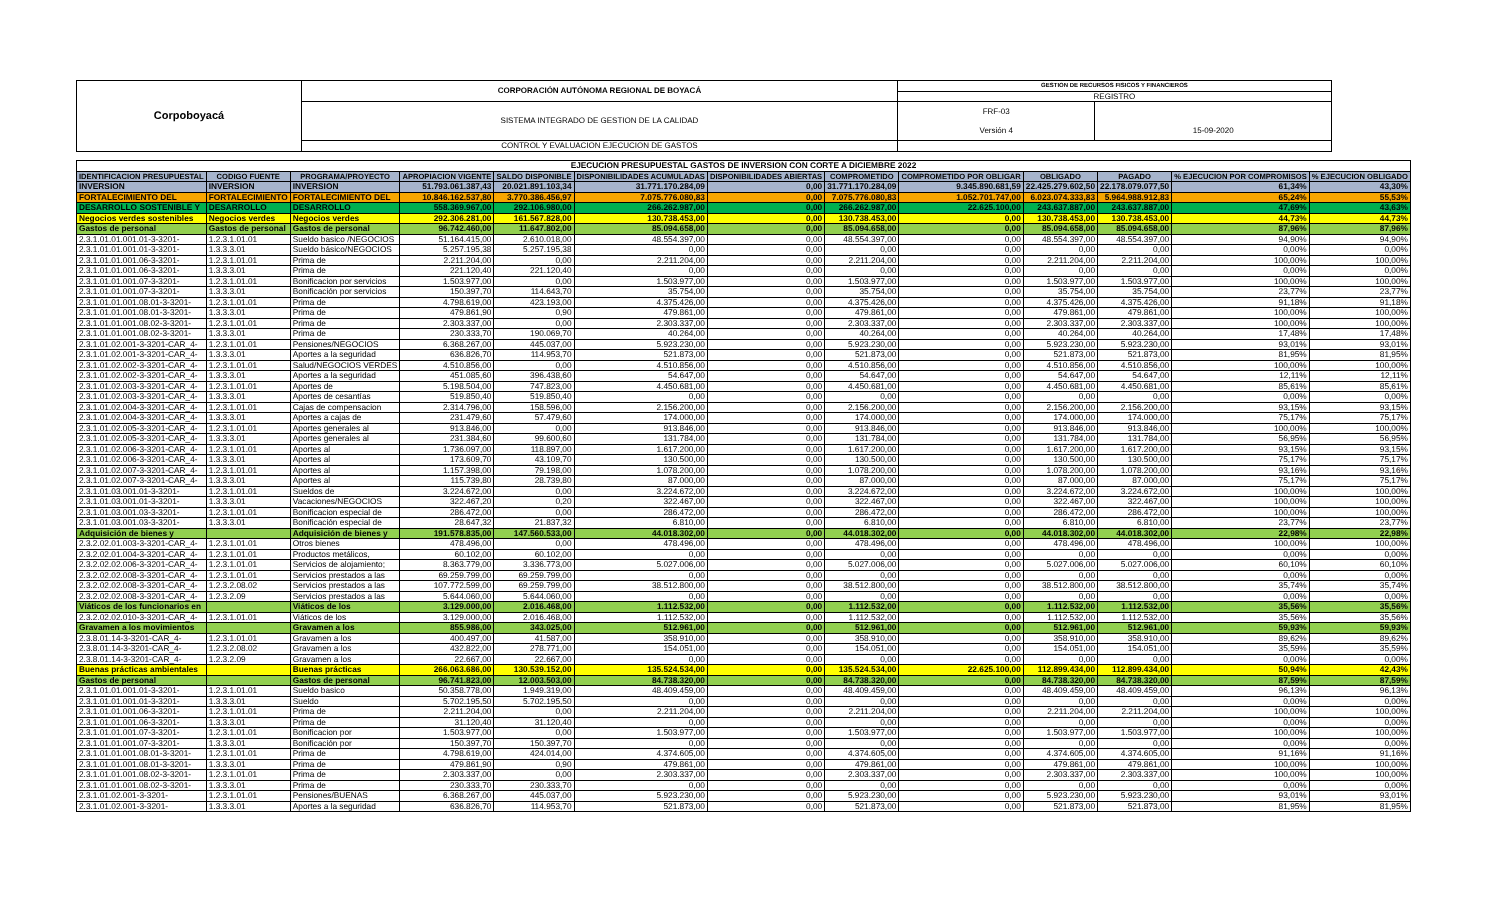| Corpoboyacá | CORPORACIÓN AUTÓNOMA REGIONAL DE BOYACÁ | GESTION DE RECURSOS FISICOS Y FINANCIEROS | |
| | | REGISTRO | |
| | SISTEMA INTEGRADO DE GESTION DE LA CALIDAD | FRF-03 Versión 4 | 15-09-2020 |
| | CONTROL Y EVALUACION EJECUCION DE GASTOS | | |
| EJECUCION PRESUPUESTAL GASTOS DE INVERSION CON CORTE A DICIEMBRE 2022 | | | | | | | | | | | | |
| IDENTIFICACION PRESUPUESTAL | CODIGO FUENTE | PROGRAMA/PROYECTO | APROPIACION VIGENTE | SALDO DISPONIBLE | DISPONIBILIDADES ACUMULADAS | DISPONIBILIDADES ABIERTAS | COMPROMETIDO | COMPROMETIDO POR OBLIGAR | OBLIGADO | PAGADO | % EJECUCION POR COMPROMISOS | % EJECUCION OBLIGADO |
| INVERSION | INVERSION | INVERSION | 51.793.061.387,43 | 20.021.891.103,34 | 31.771.170.284,09 | 0,00 | 31.771.170.284,09 | 9.345.890.681,59 | 22.425.279.602,50 | 22.178.079.077,50 | 61,34% | 43,30% |
| FORTALECIMIENTO DEL | FORTALECIMIENTO | FORTALECIMIENTO DEL | 10.846.162.537,80 | 3.770.386.456,97 | 7.075.776.080,83 | 0,00 | 7.075.776.080,83 | 1.052.701.747,00 | 6.023.074.333,83 | 5.964.988.912,83 | 65,24% | 55,53% |
| DESARROLLO SOSTENIBLE Y | DESARROLLO | DESARROLLO | 558.369.967,00 | 292.106.980,00 | 266.262.987,00 | 0,00 | 266.262.987,00 | 22.625.100,00 | 243.637.887,00 | 243.637.887,00 | 47,69% | 43,63% |
| Negocios verdes sostenibles | Negocios verdes | Negocios verdes | 292.306.281,00 | 161.567.828,00 | 130.738.453,00 | 0,00 | 130.738.453,00 | 0,00 | 130.738.453,00 | 130.738.453,00 | 44,73% | 44,73% |
| Gastos de personal | Gastos de personal | Gastos de personal | 96.742.460,00 | 11.647.802,00 | 85.094.658,00 | 0,00 | 85.094.658,00 | 0,00 | 85.094.658,00 | 85.094.658,00 | 87,96% | 87,96% |
| 2.3.1.01.01.001.01-3-3201- | 1.2.3.1.01.01 | Sueldo basico /NEGOCIOS | 51.164.415,00 | 2.610.018,00 | 48.554.397,00 | 0,00 | 48.554.397,00 | 0,00 | 48.554.397,00 | 48.554.397,00 | 94,90% | 94,90% |
| 2.3.1.01.01.001.01-3-3201- | 1.3.3.3.01 | Sueldo básico/NEGOCIOS | 5.257.195,38 | 5.257.195,38 | 0,00 | 0,00 | 0,00 | 0,00 | 0,00 | 0,00 | 0,00% | 0,00% |
| 2.3.1.01.01.001.06-3-3201- | 1.2.3.1.01.01 | Prima de | 2.211.204,00 | 0,00 | 2.211.204,00 | 0,00 | 2.211.204,00 | 0,00 | 2.211.204,00 | 2.211.204,00 | 100,00% | 100,00% |
| 2.3.1.01.01.001.06-3-3201- | 1.3.3.3.01 | Prima de | 221.120,40 | 221.120,40 | 0,00 | 0,00 | 0,00 | 0,00 | 0,00 | 0,00 | 0,00% | 0,00% |
| 2.3.1.01.01.001.07-3-3201- | 1.2.3.1.01.01 | Bonificacion por servicios | 1.503.977,00 | 0,00 | 1.503.977,00 | 0,00 | 1.503.977,00 | 0,00 | 1.503.977,00 | 1.503.977,00 | 100,00% | 100,00% |
| 2.3.1.01.01.001.07-3-3201- | 1.3.3.3.01 | Bonificación por servicios | 150.397,70 | 114.643,70 | 35.754,00 | 0,00 | 35.754,00 | 0,00 | 35.754,00 | 35.754,00 | 23,77% | 23,77% |
| 2.3.1.01.01.001.08.01-3-3201- | 1.2.3.1.01.01 | Prima de | 4.798.619,00 | 423.193,00 | 4.375.426,00 | 0,00 | 4.375.426,00 | 0,00 | 4.375.426,00 | 4.375.426,00 | 91,18% | 91,18% |
| 2.3.1.01.01.001.08.01-3-3201- | 1.3.3.3.01 | Prima de | 479.861,90 | 0,90 | 479.861,00 | 0,00 | 479.861,00 | 0,00 | 479.861,00 | 479.861,00 | 100,00% | 100,00% |
| 2.3.1.01.01.001.08.02-3-3201- | 1.2.3.1.01.01 | Prima de | 2.303.337,00 | 0,00 | 2.303.337,00 | 0,00 | 2.303.337,00 | 0,00 | 2.303.337,00 | 2.303.337,00 | 100,00% | 100,00% |
| 2.3.1.01.01.001.08.02-3-3201- | 1.3.3.3.01 | Prima de | 230.333,70 | 190.069,70 | 40.264,00 | 0,00 | 40.264,00 | 0,00 | 40.264,00 | 40.264,00 | 17,48% | 17,48% |
| 2.3.1.01.02.001-3-3201-CAR_4- | 1.2.3.1.01.01 | Pensiones/NEGOCIOS | 6.368.267,00 | 445.037,00 | 5.923.230,00 | 0,00 | 5.923.230,00 | 0,00 | 5.923.230,00 | 5.923.230,00 | 93,01% | 93,01% |
| 2.3.1.01.02.001-3-3201-CAR_4- | 1.3.3.3.01 | Aportes a la seguridad | 636.826,70 | 114.953,70 | 521.873,00 | 0,00 | 521.873,00 | 0,00 | 521.873,00 | 521.873,00 | 81,95% | 81,95% |
| 2.3.1.01.02.002-3-3201-CAR_4- | 1.2.3.1.01.01 | Salud/NEGOCIOS VERDES | 4.510.856,00 | 0,00 | 4.510.856,00 | 0,00 | 4.510.856,00 | 0,00 | 4.510.856,00 | 4.510.856,00 | 100,00% | 100,00% |
| 2.3.1.01.02.002-3-3201-CAR_4- | 1.3.3.3.01 | Aportes a la seguridad | 451.085,60 | 396.438,60 | 54.647,00 | 0,00 | 54.647,00 | 0,00 | 54.647,00 | 54.647,00 | 12,11% | 12,11% |
| 2.3.1.01.02.003-3-3201-CAR_4- | 1.2.3.1.01.01 | Aportes de | 5.198.504,00 | 747.823,00 | 4.450.681,00 | 0,00 | 4.450.681,00 | 0,00 | 4.450.681,00 | 4.450.681,00 | 85,61% | 85,61% |
| 2.3.1.01.02.003-3-3201-CAR_4- | 1.3.3.3.01 | Aportes de cesantías | 519.850,40 | 519.850,40 | 0,00 | 0,00 | 0,00 | 0,00 | 0,00 | 0,00 | 0,00% | 0,00% |
| 2.3.1.01.02.004-3-3201-CAR_4- | 1.2.3.1.01.01 | Cajas de compensacion | 2.314.796,00 | 158.596,00 | 2.156.200,00 | 0,00 | 2.156.200,00 | 0,00 | 2.156.200,00 | 2.156.200,00 | 93,15% | 93,15% |
| 2.3.1.01.02.004-3-3201-CAR_4- | 1.3.3.3.01 | Aportes a cajas de | 231.479,60 | 57.479,60 | 174.000,00 | 0,00 | 174.000,00 | 0,00 | 174.000,00 | 174.000,00 | 75,17% | 75,17% |
| 2.3.1.01.02.005-3-3201-CAR_4- | 1.2.3.1.01.01 | Aportes generales al | 913.846,00 | 0,00 | 913.846,00 | 0,00 | 913.846,00 | 0,00 | 913.846,00 | 913.846,00 | 100,00% | 100,00% |
| 2.3.1.01.02.005-3-3201-CAR_4- | 1.3.3.3.01 | Aportes generales al | 231.384,60 | 99.600,60 | 131.784,00 | 0,00 | 131.784,00 | 0,00 | 131.784,00 | 131.784,00 | 56,95% | 56,95% |
| 2.3.1.01.02.006-3-3201-CAR_4- | 1.2.3.1.01.01 | Aportes al | 1.736.097,00 | 118.897,00 | 1.617.200,00 | 0,00 | 1.617.200,00 | 0,00 | 1.617.200,00 | 1.617.200,00 | 93,15% | 93,15% |
| 2.3.1.01.02.006-3-3201-CAR_4- | 1.3.3.3.01 | Aportes al | 173.609,70 | 43.109,70 | 130.500,00 | 0,00 | 130.500,00 | 0,00 | 130.500,00 | 130.500,00 | 75,17% | 75,17% |
| 2.3.1.01.02.007-3-3201-CAR_4- | 1.2.3.1.01.01 | Aportes al | 1.157.398,00 | 79.198,00 | 1.078.200,00 | 0,00 | 1.078.200,00 | 0,00 | 1.078.200,00 | 1.078.200,00 | 93,16% | 93,16% |
| 2.3.1.01.02.007-3-3201-CAR_4- | 1.3.3.3.01 | Aportes al | 115.739,80 | 28.739,80 | 87.000,00 | 0,00 | 87.000,00 | 0,00 | 87.000,00 | 87.000,00 | 75,17% | 75,17% |
| 2.3.1.01.03.001.01-3-3201- | 1.2.3.1.01.01 | Sueldos de | 3.224.672,00 | 0,00 | 3.224.672,00 | 0,00 | 3.224.672,00 | 0,00 | 3.224.672,00 | 3.224.672,00 | 100,00% | 100,00% |
| 2.3.1.01.03.001.01-3-3201- | 1.3.3.3.01 | Vacaciones/NEGOCIOS | 322.467,20 | 0,20 | 322.467,00 | 0,00 | 322.467,00 | 0,00 | 322.467,00 | 322.467,00 | 100,00% | 100,00% |
| 2.3.1.01.03.001.03-3-3201- | 1.2.3.1.01.01 | Bonificacion especial de | 286.472,00 | 0,00 | 286.472,00 | 0,00 | 286.472,00 | 0,00 | 286.472,00 | 286.472,00 | 100,00% | 100,00% |
| 2.3.1.01.03.001.03-3-3201- | 1.3.3.3.01 | Bonificación especial de | 28.647,32 | 21.837,32 | 6.810,00 | 0,00 | 6.810,00 | 0,00 | 6.810,00 | 6.810,00 | 23,77% | 23,77% |
| Adquisición de bienes y | | Adquisición de bienes y | 191.578.835,00 | 147.560.533,00 | 44.018.302,00 | 0,00 | 44.018.302,00 | 0,00 | 44.018.302,00 | 44.018.302,00 | 22,98% | 22,98% |
| 2.3.2.02.01.003-3-3201-CAR_4- | 1.2.3.1.01.01 | Otros bienes | 478.496,00 | 0,00 | 478.496,00 | 0,00 | 478.496,00 | 0,00 | 478.496,00 | 478.496,00 | 100,00% | 100,00% |
| 2.3.2.02.01.004-3-3201-CAR_4- | 1.2.3.1.01.01 | Productos metálicos, | 60.102,00 | 60.102,00 | 0,00 | 0,00 | 0,00 | 0,00 | 0,00 | 0,00 | 0,00% | 0,00% |
| 2.3.2.02.02.006-3-3201-CAR_4- | 1.2.3.1.01.01 | Servicios de alojamiento; | 8.363.779,00 | 3.336.773,00 | 5.027.006,00 | 0,00 | 5.027.006,00 | 0,00 | 5.027.006,00 | 5.027.006,00 | 60,10% | 60,10% |
| 2.3.2.02.02.008-3-3201-CAR_4- | 1.2.3.1.01.01 | Servicios prestados a las | 69.259.799,00 | 69.259.799,00 | 0,00 | 0,00 | 0,00 | 0,00 | 0,00 | 0,00 | 0,00% | 0,00% |
| 2.3.2.02.02.008-3-3201-CAR_4- | 1.2.3.2.08.02 | Servicios prestados a las | 107.772.599,00 | 69.259.799,00 | 38.512.800,00 | 0,00 | 38.512.800,00 | 0,00 | 38.512.800,00 | 38.512.800,00 | 35,74% | 35,74% |
| 2.3.2.02.02.008-3-3201-CAR_4- | 1.2.3.2.09 | Servicios prestados a las | 5.644.060,00 | 5.644.060,00 | 0,00 | 0,00 | 0,00 | 0,00 | 0,00 | 0,00 | 0,00% | 0,00% |
| Viáticos de los funcionarios en | | Viáticos de los | 3.129.000,00 | 2.016.468,00 | 1.112.532,00 | 0,00 | 1.112.532,00 | 0,00 | 1.112.532,00 | 1.112.532,00 | 35,56% | 35,56% |
| 2.3.2.02.02.010-3-3201-CAR_4- | 1.2.3.1.01.01 | Viáticos de los | 3.129.000,00 | 2.016.468,00 | 1.112.532,00 | 0,00 | 1.112.532,00 | 0,00 | 1.112.532,00 | 1.112.532,00 | 35,56% | 35,56% |
| Gravamen a los movimientos | | Gravamen a los | 855.986,00 | 343.025,00 | 512.961,00 | 0,00 | 512.961,00 | 0,00 | 512.961,00 | 512.961,00 | 59,93% | 59,93% |
| 2.3.8.01.14-3-3201-CAR_4- | 1.2.3.1.01.01 | Gravamen a los | 400.497,00 | 41.587,00 | 358.910,00 | 0,00 | 358.910,00 | 0,00 | 358.910,00 | 358.910,00 | 89,62% | 89,62% |
| 2.3.8.01.14-3-3201-CAR_4- | 1.2.3.2.08.02 | Gravamen a los | 432.822,00 | 278.771,00 | 154.051,00 | 0,00 | 154.051,00 | 0,00 | 154.051,00 | 154.051,00 | 35,59% | 35,59% |
| 2.3.8.01.14-3-3201-CAR_4- | 1.2.3.2.09 | Gravamen a los | 22.667,00 | 22.667,00 | 0,00 | 0,00 | 0,00 | 0,00 | 0,00 | 0,00 | 0,00% | 0,00% |
| Buenas prácticas ambientales | | Buenas prácticas | 266.063.686,00 | 130.539.152,00 | 135.524.534,00 | 0,00 | 135.524.534,00 | 22.625.100,00 | 112.899.434,00 | 112.899.434,00 | 50,94% | 42,43% |
| Gastos de personal | | Gastos de personal | 96.741.823,00 | 12.003.503,00 | 84.738.320,00 | 0,00 | 84.738.320,00 | 0,00 | 84.738.320,00 | 84.738.320,00 | 87,59% | 87,59% |
| 2.3.1.01.01.001.01-3-3201- | 1.2.3.1.01.01 | Sueldo basico | 50.358.778,00 | 1.949.319,00 | 48.409.459,00 | 0,00 | 48.409.459,00 | 0,00 | 48.409.459,00 | 48.409.459,00 | 96,13% | 96,13% |
| 2.3.1.01.01.001.01-3-3201- | 1.3.3.3.01 | Sueldo | 5.702.195,50 | 5.702.195,50 | 0,00 | 0,00 | 0,00 | 0,00 | 0,00 | 0,00 | 0,00% | 0,00% |
| 2.3.1.01.01.001.06-3-3201- | 1.2.3.1.01.01 | Prima de | 2.211.204,00 | 0,00 | 2.211.204,00 | 0,00 | 2.211.204,00 | 0,00 | 2.211.204,00 | 2.211.204,00 | 100,00% | 100,00% |
| 2.3.1.01.01.001.06-3-3201- | 1.3.3.3.01 | Prima de | 31.120,40 | 31.120,40 | 0,00 | 0,00 | 0,00 | 0,00 | 0,00 | 0,00 | 0,00% | 0,00% |
| 2.3.1.01.01.001.07-3-3201- | 1.2.3.1.01.01 | Bonificacion por | 1.503.977,00 | 0,00 | 1.503.977,00 | 0,00 | 1.503.977,00 | 0,00 | 1.503.977,00 | 1.503.977,00 | 100,00% | 100,00% |
| 2.3.1.01.01.001.07-3-3201- | 1.3.3.3.01 | Bonificación por | 150.397,70 | 150.397,70 | 0,00 | 0,00 | 0,00 | 0,00 | 0,00 | 0,00 | 0,00% | 0,00% |
| 2.3.1.01.01.001.08.01-3-3201- | 1.2.3.1.01.01 | Prima de | 4.798.619,00 | 424.014,00 | 4.374.605,00 | 0,00 | 4.374.605,00 | 0,00 | 4.374.605,00 | 4.374.605,00 | 91,16% | 91,16% |
| 2.3.1.01.01.001.08.01-3-3201- | 1.3.3.3.01 | Prima de | 479.861,90 | 0,90 | 479.861,00 | 0,00 | 479.861,00 | 0,00 | 479.861,00 | 479.861,00 | 100,00% | 100,00% |
| 2.3.1.01.01.001.08.02-3-3201- | 1.2.3.1.01.01 | Prima de | 2.303.337,00 | 0,00 | 2.303.337,00 | 0,00 | 2.303.337,00 | 0,00 | 2.303.337,00 | 2.303.337,00 | 100,00% | 100,00% |
| 2.3.1.01.01.001.08.02-3-3201- | 1.3.3.3.01 | Prima de | 230.333,70 | 230.333,70 | 0,00 | 0,00 | 0,00 | 0,00 | 0,00 | 0,00 | 0,00% | 0,00% |
| 2.3.1.01.02.001-3-3201- | 1.2.3.1.01.01 | Pensiones/BUENAS | 6.368.267,00 | 445.037,00 | 5.923.230,00 | 0,00 | 5.923.230,00 | 0,00 | 5.923.230,00 | 5.923.230,00 | 93,01% | 93,01% |
| 2.3.1.01.02.001-3-3201- | 1.3.3.3.01 | Aportes a la seguridad | 636.826,70 | 114.953,70 | 521.873,00 | 0,00 | 521.873,00 | 0,00 | 521.873,00 | 521.873,00 | 81,95% | 81,95% |